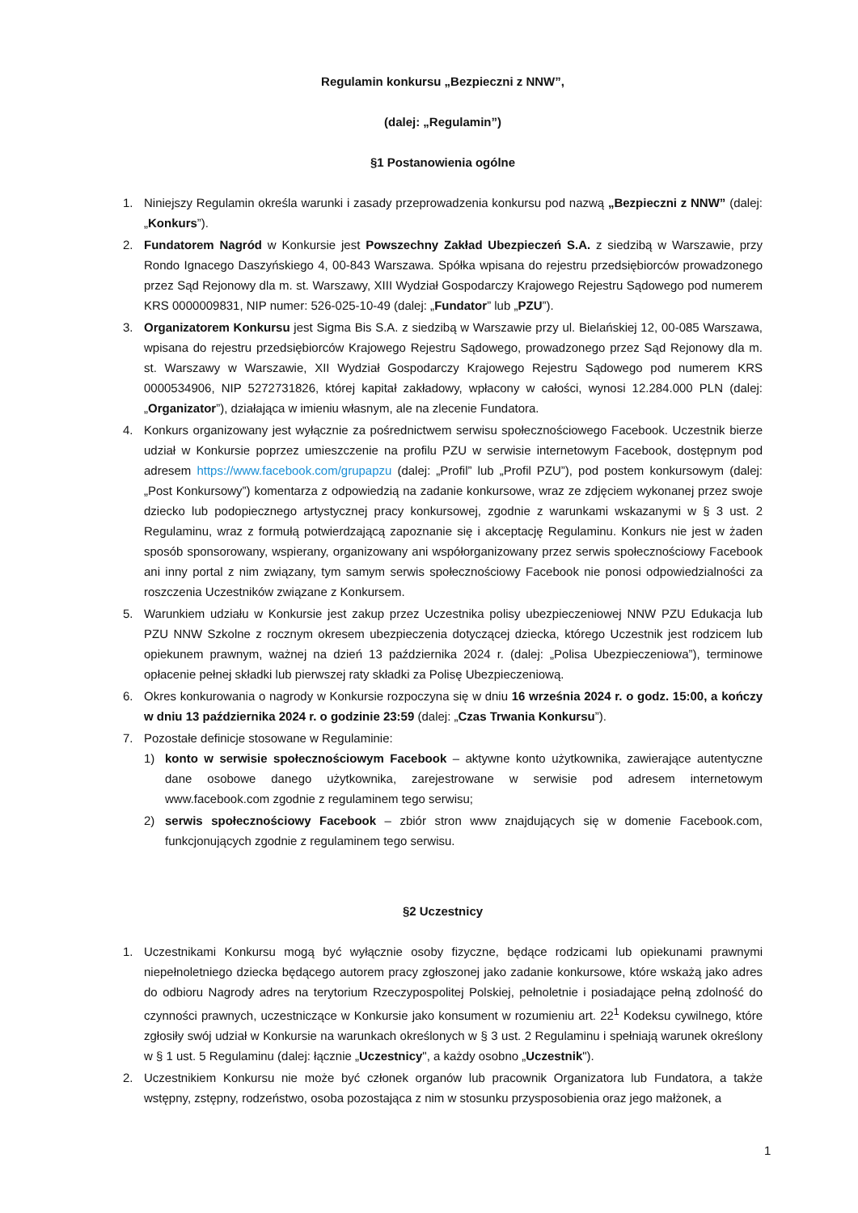Regulamin konkursu „Bezpieczni z NNW”,
(dalej: „Regulamin”)
§1 Postanowienia ogólne
1. Niniejszy Regulamin określa warunki i zasady przeprowadzenia konkursu pod nazwą „Bezpieczni z NNW” (dalej: „Konkurs”).
2. Fundatorem Nagród w Konkursie jest Powszechny Zakład Ubezpieczeń S.A. z siedzibą w Warszawie, przy Rondo Ignacego Daszyńskiego 4, 00-843 Warszawa. Spółka wpisana do rejestru przedsiębiorców prowadzonego przez Sąd Rejonowy dla m. st. Warszawy, XIII Wydział Gospodarczy Krajowego Rejestru Sądowego pod numerem KRS 0000009831, NIP numer: 526-025-10-49 (dalej: „Fundator” lub „PZU”).
3. Organizatorem Konkursu jest Sigma Bis S.A. z siedzibą w Warszawie przy ul. Bielańskiej 12, 00-085 Warszawa, wpisana do rejestru przedsiębiorców Krajowego Rejestru Sądowego, prowadzonego przez Sąd Rejonowy dla m. st. Warszawy w Warszawie, XII Wydział Gospodarczy Krajowego Rejestru Sądowego pod numerem KRS 0000534906, NIP 5272731826, której kapitał zakładowy, wpłacony w całości, wynosi 12.284.000 PLN (dalej: „Organizator”), działająca w imieniu własnym, ale na zlecenie Fundatora.
4. Konkurs organizowany jest wyłącznie za pośrednictwem serwisu społecznościowego Facebook. Uczestnik bierze udział w Konkursie poprzez umieszczenie na profilu PZU w serwisie internetowym Facebook, dostępnym pod adresem https://www.facebook.com/grupapzu (dalej: „Profil” lub „Profil PZU”), pod postem konkursowym (dalej: „Post Konkursowy”) komentarza z odpowiedzią na zadanie konkursowe, wraz ze zdjęciem wykonanej przez swoje dziecko lub podopiecznego artystycznej pracy konkursowej, zgodnie z warunkami wskazanymi w § 3 ust. 2 Regulaminu, wraz z formułą potwierdzającą zapoznanie się i akceptację Regulaminu. Konkurs nie jest w żaden sposób sponsorowany, wspierany, organizowany ani współorganizowany przez serwis społecznościowy Facebook ani inny portal z nim związany, tym samym serwis społecznościowy Facebook nie ponosi odpowiedzialności za roszczenia Uczestników związane z Konkursem.
5. Warunkiem udziału w Konkursie jest zakup przez Uczestnika polisy ubezpieczeniowej NNW PZU Edukacja lub PZU NNW Szkolne z rocznym okresem ubezpieczenia dotyczącej dziecka, którego Uczestnik jest rodzicem lub opiekunem prawnym, ważnej na dzień 13 października 2024 r. (dalej: „Polisa Ubezpieczeniowa”), terminowe opłacenie pełnej składki lub pierwszej raty składki za Polisę Ubezpieczeniową.
6. Okres konkurowania o nagrody w Konkursie rozpoczyna się w dniu 16 września 2024 r. o godz. 15:00, a kończy w dniu 13 października 2024 r. o godzinie 23:59 (dalej: „Czas Trwania Konkursu”).
7. Pozostałe definicje stosowane w Regulaminie:
1) konto w serwisie społecznościowym Facebook – aktywne konto użytkownika, zawierające autentyczne dane osobowe danego użytkownika, zarejestrowane w serwisie pod adresem internetowym www.facebook.com zgodnie z regulaminem tego serwisu;
2) serwis społecznościowy Facebook – zbiór stron www znajdujących się w domenie Facebook.com, funkcjonujących zgodnie z regulaminem tego serwisu.
§2 Uczestnicy
1. Uczestnikami Konkursu mogą być wyłącznie osoby fizyczne, będące rodzicami lub opiekunami prawnymi niepełnoletniego dziecka będącego autorem pracy zgłoszonej jako zadanie konkursowe, które wskażą jako adres do odbioru Nagrody adres na terytorium Rzeczypospolitej Polskiej, pełnoletnie i posiadające pełną zdolność do czynności prawnych, uczestniczące w Konkursie jako konsument w rozumieniu art. 22<sup>1</sup> Kodeksu cywilnego, które zgłosiły swój udział w Konkursie na warunkach określonych w § 3 ust. 2 Regulaminu i spełniają warunek określony w § 1 ust. 5 Regulaminu (dalej: łącznie „Uczestnicy", a każdy osobno „Uczestnik").
2. Uczestnikiem Konkursu nie może być członek organów lub pracownik Organizatora lub Fundatora, a także wstępny, zstępny, rodzeństwo, osoba pozostająca z nim w stosunku przysposobienia oraz jego małżonek, a
1